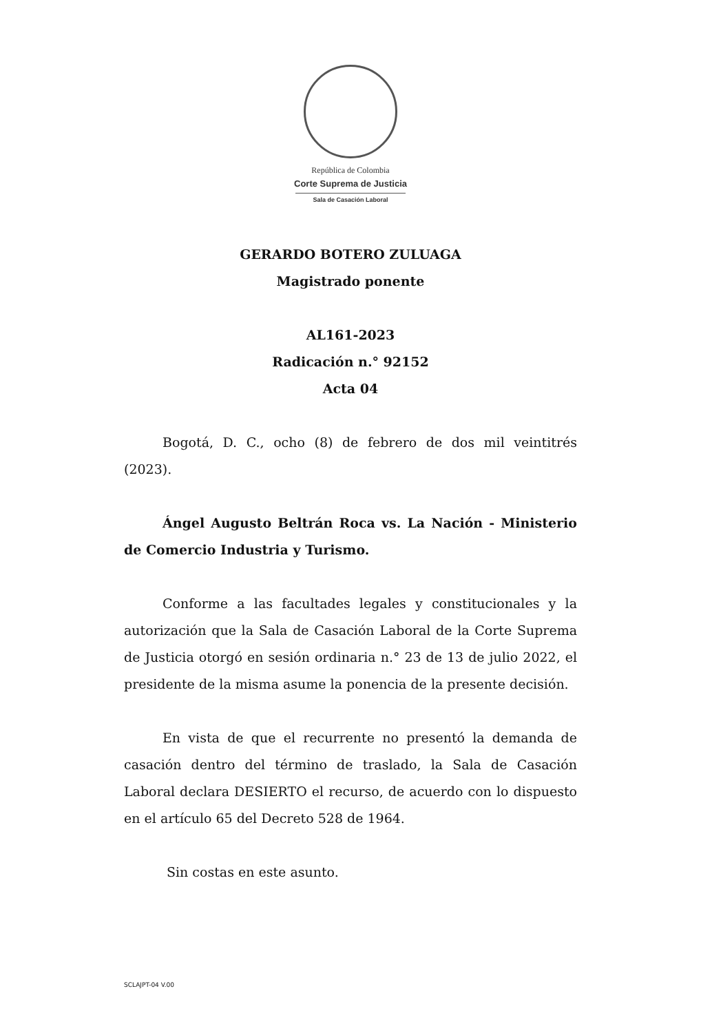República de Colombia
Corte Suprema de Justicia
Sala de Casación Laboral
GERARDO BOTERO ZULUAGA
Magistrado ponente
AL161-2023
Radicación n.° 92152
Acta 04
Bogotá, D. C., ocho (8) de febrero de dos mil veintitrés (2023).
Ángel Augusto Beltrán Roca vs. La Nación - Ministerio de Comercio Industria y Turismo.
Conforme a las facultades legales y constitucionales y la autorización que la Sala de Casación Laboral de la Corte Suprema de Justicia otorgó en sesión ordinaria n.° 23 de 13 de julio 2022, el presidente de la misma asume la ponencia de la presente decisión.
En vista de que el recurrente no presentó la demanda de casación dentro del término de traslado, la Sala de Casación Laboral declara DESIERTO el recurso, de acuerdo con lo dispuesto en el artículo 65 del Decreto 528 de 1964.
Sin costas en este asunto.
SCLAJPT-04 V.00